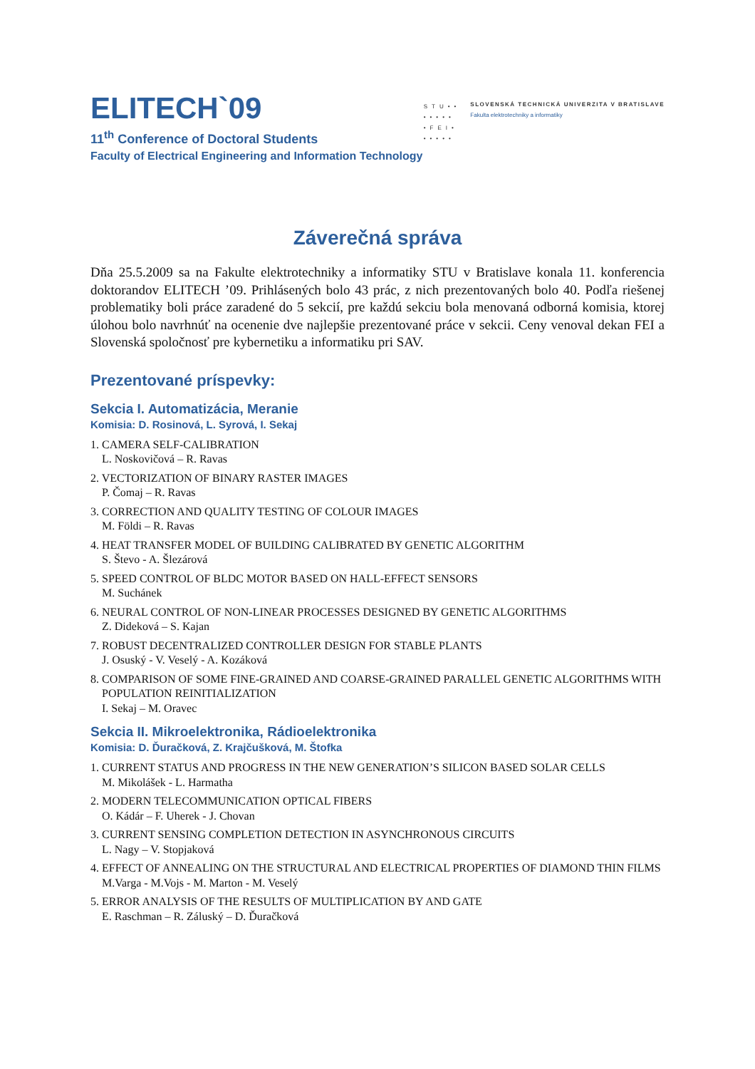ELITECH`09
11<sup>th</sup> Conference of Doctoral Students
Faculty of Electrical Engineering and Information Technology
STU••
•••••
•FEI•
•••••
SLOVENSKÁ TECHNICKÁ UNIVERZITA V BRATISLAVE
Fakulta elektrotechniky a informatiky
Záverečná správa
Dňa 25.5.2009 sa na Fakulte elektrotechniky a informatiky STU v Bratislave konala 11. konferencia doktorandov ELITECH ’09. Prihlásených bolo 43 prác, z nich prezentovaných bolo 40. Podľa riešenej problematiky boli práce zaradené do 5 sekcií, pre každú sekciu bola menovaná odborná komisia, ktorej úlohou bolo navrhnúť na ocenenie dve najlepšie prezentované práce v sekcii. Ceny venoval dekan FEI a Slovenská spoločnosť pre kybernetiku a informatiku pri SAV.
Prezentované príspevky:
Sekcia I. Automatizácia, Meranie
Komisia: D. Rosinová, L. Syrová, I. Sekaj
1. CAMERA SELF-CALIBRATION
L. Noskovičová – R. Ravas
2. VECTORIZATION OF BINARY RASTER IMAGES
P. Čomaj – R. Ravas
3. CORRECTION AND QUALITY TESTING OF COLOUR IMAGES
M. Földi – R. Ravas
4. HEAT TRANSFER MODEL OF BUILDING CALIBRATED BY GENETIC ALGORITHM
S. Števo - A. Šlezárová
5. SPEED CONTROL OF BLDC MOTOR BASED ON HALL-EFFECT SENSORS
M. Suchánek
6. NEURAL CONTROL OF NON-LINEAR PROCESSES DESIGNED BY GENETIC ALGORITHMS
Z. Dideková – S. Kajan
7. ROBUST DECENTRALIZED CONTROLLER DESIGN FOR STABLE PLANTS
J. Osuský - V. Veselý - A. Kozáková
8. COMPARISON OF SOME FINE-GRAINED AND COARSE-GRAINED PARALLEL GENETIC ALGORITHMS WITH POPULATION REINITIALIZATION
I. Sekaj – M. Oravec
Sekcia II. Mikroelektronika, Rádioelektronika
Komisia: D. Ďuračková, Z. Krajčušková, M. Štofka
1. CURRENT STATUS AND PROGRESS IN THE NEW GENERATION’S SILICON BASED SOLAR CELLS
M. Mikolášek - L. Harmatha
2. MODERN TELECOMMUNICATION OPTICAL FIBERS
O. Kádár – F. Uherek - J. Chovan
3. CURRENT SENSING COMPLETION DETECTION IN ASYNCHRONOUS CIRCUITS
L. Nagy – V. Stopjaková
4. EFFECT OF ANNEALING ON THE STRUCTURAL AND ELECTRICAL PROPERTIES OF DIAMOND THIN FILMS
M.Varga - M.Vojs - M. Marton - M. Veselý
5. ERROR ANALYSIS OF THE RESULTS OF MULTIPLICATION BY AND GATE
E. Raschman – R. Záluský – D. Ďuračková